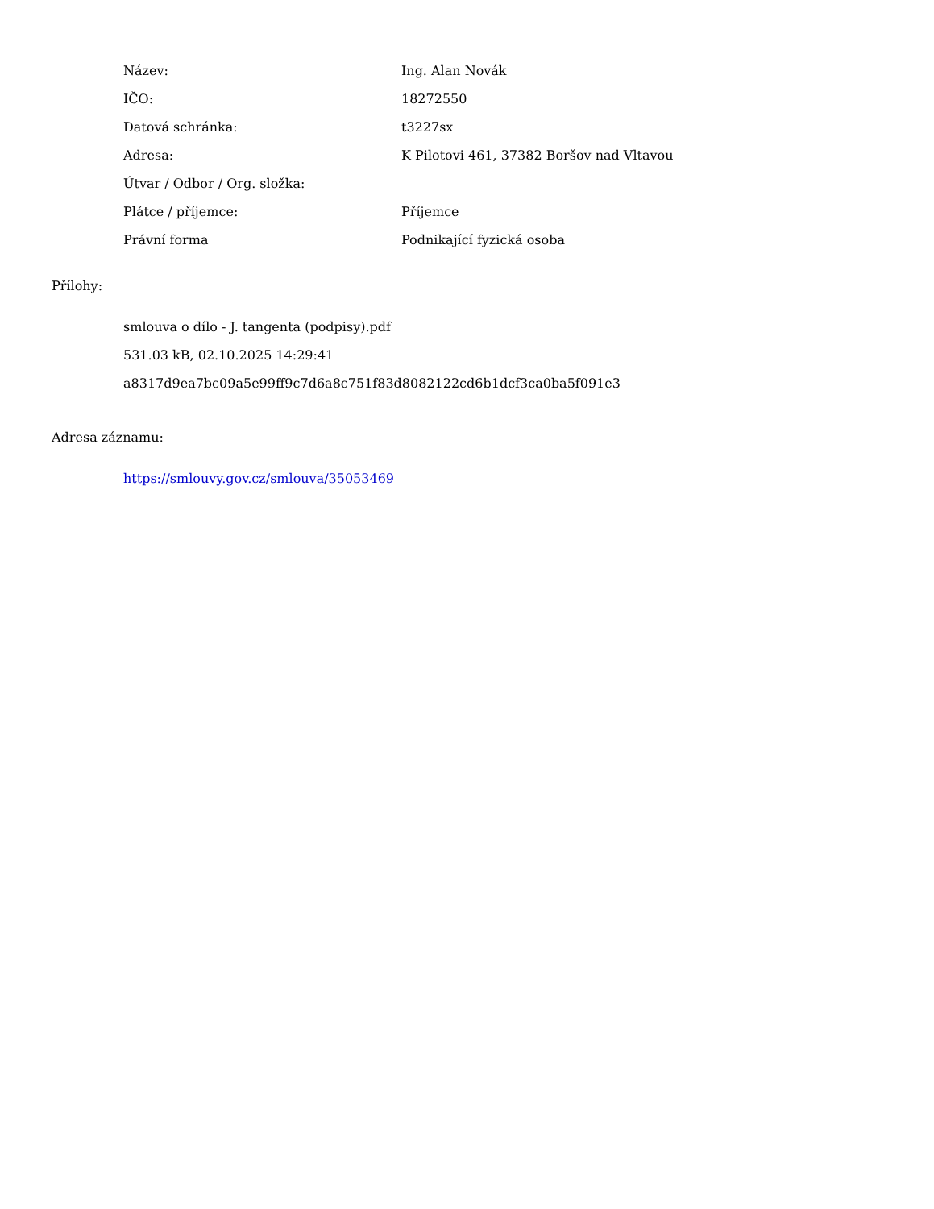| Název: | Ing. Alan Novák |
| IČO: | 18272550 |
| Datová schránka: | t3227sx |
| Adresa: | K Pilotovi 461, 37382 Boršov nad Vltavou |
| Útvar / Odbor / Org. složka: | |
| Plátce / příjemce: | Příjemce |
| Právní forma | Podnikající fyzická osoba |
Přílohy:
smlouva o dílo - J. tangenta (podpisy).pdf
531.03 kB, 02.10.2025 14:29:41
a8317d9ea7bc09a5e99ff9c7d6a8c751f83d8082122cd6b1dcf3ca0ba5f091e3
Adresa záznamu:
https://smlouvy.gov.cz/smlouva/35053469